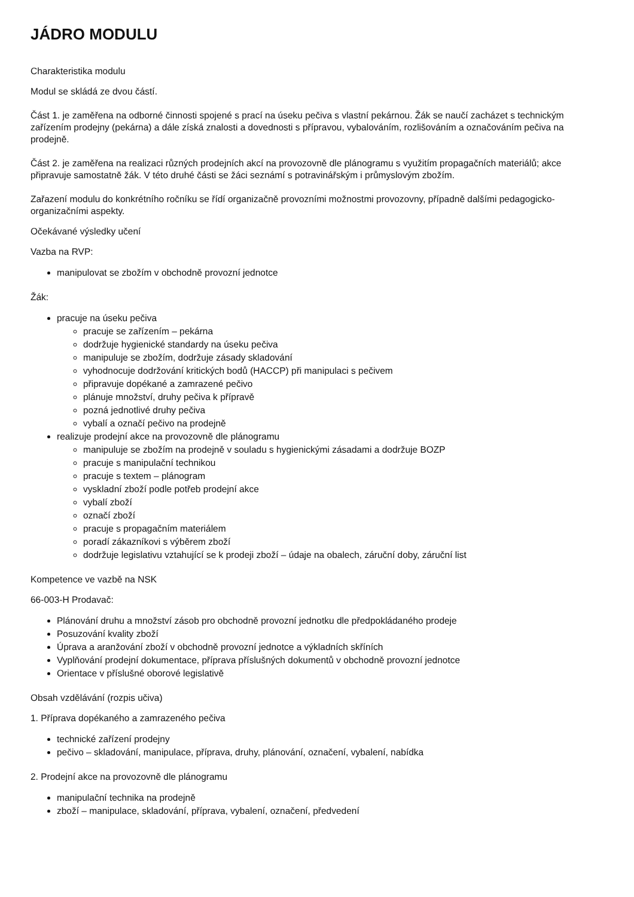JÁDRO MODULU
Charakteristika modulu
Modul se skládá ze dvou částí.
Část 1. je zaměřena na odborné činnosti spojené s prací na úseku pečiva s vlastní pekárnou. Žák se naučí zacházet s technickým zařízením prodejny (pekárna) a dále získá znalosti a dovednosti s přípravou, vybalováním, rozlišováním a označováním pečiva na prodejně.
Část 2. je zaměřena na realizaci různých prodejních akcí na provozovně dle plánogramu s využitím propagačních materiálů; akce připravuje samostatně žák. V této druhé části se žáci seznámí s potravinářským i průmyslovým zbožím.
Zařazení modulu do konkrétního ročníku se řídí organizačně provozními možnostmi provozovny, případně dalšími pedagogicko-organizačními aspekty.
Očekávané výsledky učení
Vazba na RVP:
manipulovat se zbožím v obchodně provozní jednotce
Žák:
pracuje na úseku pečiva
pracuje se zařízením – pekárna
dodržuje hygienické standardy na úseku pečiva
manipuluje se zbožím, dodržuje zásady skladování
vyhodnocuje dodržování kritických bodů (HACCP) při manipulaci s pečivem
připravuje dopékané a zamrazené pečivo
plánuje množství, druhy pečiva k přípravě
pozná jednotlivé druhy pečiva
vybalí a označí pečivo na prodejně
realizuje prodejní akce na provozovně dle plánogramu
manipuluje se zbožím na prodejně v souladu s hygienickými zásadami a dodržuje BOZP
pracuje s manipulační technikou
pracuje s textem – plánogram
vyskladní zboží podle potřeb prodejní akce
vybalí zboží
označí zboží
pracuje s propagačním materiálem
poradí zákazníkovi s výběrem zboží
dodržuje legislativu vztahující se k prodeji zboží – údaje na obalech, záruční doby, záruční list
Kompetence ve vazbě na NSK
66-003-H Prodavač:
Plánování druhu a množství zásob pro obchodně provozní jednotku dle předpokládaného prodeje
Posuzování kvality zboží
Úprava a aranžování zboží v obchodně provozní jednotce a výkladních skříních
Vyplňování prodejní dokumentace, příprava příslušných dokumentů v obchodně provozní jednotce
Orientace v příslušné oborové legislativě
Obsah vzdělávání (rozpis učiva)
1. Příprava dopékaného a zamrazeného pečiva
technické zařízení prodejny
pečivo – skladování, manipulace, příprava, druhy, plánování, označení, vybalení, nabídka
2. Prodejní akce na provozovně dle plánogramu
manipulační technika na prodejně
zboží – manipulace, skladování, příprava, vybalení, označení, předvedení